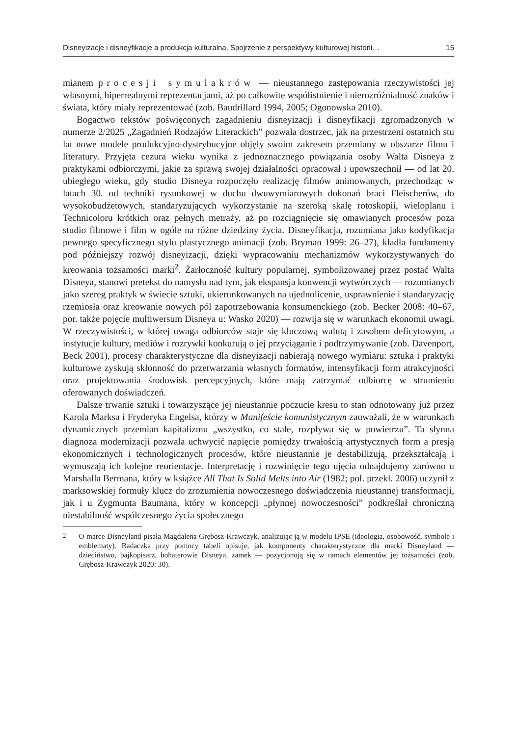Disneyizacje i disneyfikacje a produkcja kulturalna. Spojrzenie z perspektywy kulturowej historii… 15
mianem procesji symulakrów — nieustannego zastępowania rzeczywistości jej własnymi, hiperrealnymi reprezentacjami, aż po całkowite współistnienie i nierozróżnialność znaków i świata, który miały reprezentować (zob. Baudrillard 1994, 2005; Ogonowska 2010).
Bogactwo tekstów poświęconych zagadnieniu disneyizacji i disneyfikacji zgromadzonych w numerze 2/2025 „Zagadnień Rodzajów Literackich” pozwala dostrzec, jak na przestrzeni ostatnich stu lat nowe modele produkcyjno-dystrybucyjne objęły swoim zakresem przemiany w obszarze filmu i literatury. Przyjęta cezura wieku wynika z jednoznacznego powiązania osoby Walta Disneya z praktykami odbiorczymi, jakie za sprawą swojej działalności opracował i upowszechnił — od lat 20. ubiegłego wieku, gdy studio Disneya rozpoczęło realizację filmów animowanych, przechodząc w latach 30. od techniki rysunkowej w duchu dwuwymiarowych dokonań braci Fleischerów, do wysokobudżetowych, standaryzujących wykorzystanie na szeroką skalę rotoskopii, wieloplanu i Technicoloru krótkich oraz pełnych metraży, aż po rozciągnięcie się omawianych procesów poza studio filmowe i film w ogóle na różne dziedziny życia. Disneyfikacja, rozumiana jako kodyfikacja pewnego specyficznego stylu plastycznego animacji (zob. Bryman 1999: 26–27), kładła fundamenty pod późniejszy rozwój disneyizacji, dzięki wypracowaniu mechanizmów wykorzystywanych do kreowania tożsamości marki<sup>2</sup>. Żarłoczność kultury popularnej, symbolizowanej przez postać Walta Disneya, stanowi pretekst do namysłu nad tym, jak ekspansja konwencji wytwórczych — rozumianych jako szereg praktyk w świecie sztuki, ukierunkowanych na ujednolicenie, usprawnienie i standaryzację rzemiosła oraz kreowanie nowych pól zapotrzebowania konsumenckiego (zob. Becker 2008: 40–67, por. także pojęcie multiwersum Disneya u: Wasko 2020) — rozwija się w warunkach ekonomii uwagi. W rzeczywistości, w której uwaga odbiorców staje się kluczową walutą i zasobem deficytowym, a instytucje kultury, mediów i rozrywki konkurują o jej przyciąganie i podtrzymywanie (zob. Davenport, Beck 2001), procesy charakterystyczne dla disneyizacji nabierają nowego wymiaru: sztuka i praktyki kulturowe zyskują skłonność do przetwarzania własnych formatów, intensyfikacji form atrakcyjności oraz projektowania środowisk percepcyjnych, które mają zatrzymać odbiorcę w strumieniu oferowanych doświadczeń.
Dalsze trwanie sztuki i towarzyszące jej nieustannie poczucie kresu to stan odnotowany już przez Karola Marksa i Fryderyka Engelsa, którzy w Manifeście komunistycznym zauważali, że w warunkach dynamicznych przemian kapitalizmu „wszystko, co stałe, rozpływa się w powietrzu”. Ta słynna diagnoza modernizacji pozwala uchwycić napięcie pomiędzy trwałością artystycznych form a presją ekonomicznych i technologicznych procesów, które nieustannie je destabilizują, przekształcają i wymuszają ich kolejne reorientacje. Interpretację i rozwinięcie tego ujęcia odnajdujemy zarówno u Marshalla Bermana, który w książce All That Is Solid Melts into Air (1982; pol. przekł. 2006) uczynił z marksowskiej formuły klucz do zrozumienia nowoczesnego doświadczenia nieustannej transformacji, jak i u Zygmunta Baumana, który w koncepcji „płynnej nowoczesności” podkreślał chroniczną niestabilność współczesnego życia społecznego
<sup>2</sup> O marce Disneyland pisała Magdalena Grębosz-Krawczyk, analizując ją w modelu IPSE (ideologia, osobowość, symbole i emblematy). Badaczka przy pomocy tabeli opisuje, jak komponenty charakterystyczne dla marki Disneyland — dzieciństwo, bajkopisarz, bohaterowie Disneya, zamek — pozycjonują się w ramach elementów jej tożsamości (zob. Grębosz-Krawczyk 2020: 30).